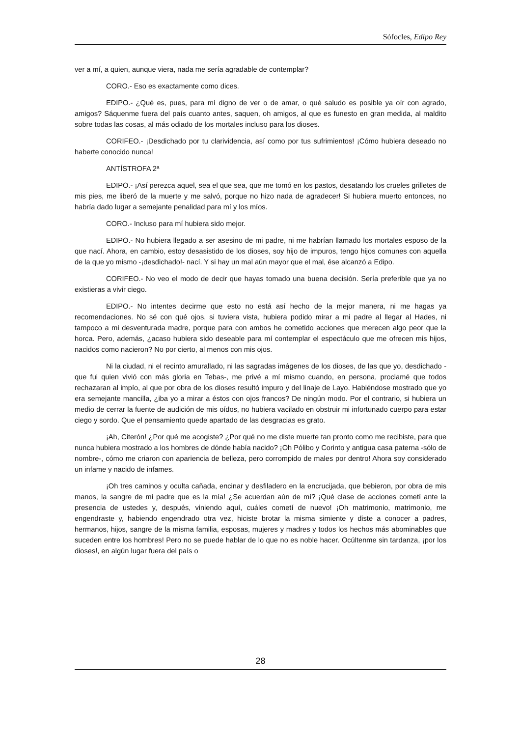Sófocles, Edipo Rey
ver a mí, a quien, aunque viera, nada me sería agradable de contemplar?
CORO.- Eso es exactamente como dices.
EDIPO.- ¿Qué es, pues, para mí digno de ver o de amar, o qué saludo es posible ya oír con agrado, amigos? Sáquenme fuera del país cuanto antes, saquen, oh amigos, al que es funesto en gran medida, al maldito sobre todas las cosas, al más odiado de los mortales incluso para los dioses.
CORIFEO.- ¡Desdichado por tu clarividencia, así como por tus sufrimientos! ¡Cómo hubiera deseado no haberte conocido nunca!
ANTÍSTROFA 2ª
EDIPO.- ¡Así perezca aquel, sea el que sea, que me tomó en los pastos, desatando los crueles grilletes de mis pies, me liberó de la muerte y me salvó, porque no hizo nada de agradecer! Si hubiera muerto entonces, no habría dado lugar a semejante penalidad para mí y los míos.
CORO.- Incluso para mí hubiera sido mejor.
EDIPO.- No hubiera llegado a ser asesino de mi padre, ni me habrían llamado los mortales esposo de la que nací. Ahora, en cambio, estoy desasistido de los dioses, soy hijo de impuros, tengo hijos comunes con aquella de la que yo mismo -¡desdichado!- nací. Y si hay un mal aún mayor que el mal, ése alcanzó a Edipo.
CORIFEO.- No veo el modo de decir que hayas tomado una buena decisión. Sería preferible que ya no existieras a vivir ciego.
EDIPO.- No intentes decirme que esto no está así hecho de la mejor manera, ni me hagas ya recomendaciones. No sé con qué ojos, si tuviera vista, hubiera podido mirar a mi padre al llegar al Hades, ni tampoco a mi desventurada madre, porque para con ambos he cometido acciones que merecen algo peor que la horca. Pero, además, ¿acaso hubiera sido deseable para mí contemplar el espectáculo que me ofrecen mis hijos, nacidos como nacieron? No por cierto, al menos con mis ojos.
Ni la ciudad, ni el recinto amurallado, ni las sagradas imágenes de los dioses, de las que yo, desdichado -que fui quien vivió con más gloria en Tebas-, me privé a mí mismo cuando, en persona, proclamé que todos rechazaran al impío, al que por obra de los dioses resultó impuro y del linaje de Layo. Habiéndose mostrado que yo era semejante mancilla, ¿iba yo a mirar a éstos con ojos francos? De ningún modo. Por el contrario, si hubiera un medio de cerrar la fuente de audición de mis oídos, no hubiera vacilado en obstruir mi infortunado cuerpo para estar ciego y sordo. Que el pensamiento quede apartado de las desgracias es grato.
¡Ah, Citerón! ¿Por qué me acogiste? ¿Por qué no me diste muerte tan pronto como me recibiste, para que nunca hubiera mostrado a los hombres de dónde había nacido? ¡Oh Pólibo y Corinto y antigua casa paterna -sólo de nombre-, cómo me criaron con apariencia de belleza, pero corrompido de males por dentro! Ahora soy considerado un infame y nacido de infames.
¡Oh tres caminos y oculta cañada, encinar y desfiladero en la encrucijada, que bebieron, por obra de mis manos, la sangre de mi padre que es la mía! ¿Se acuerdan aún de mí? ¡Qué clase de acciones cometí ante la presencia de ustedes y, después, viniendo aquí, cuáles cometí de nuevo! ¡Oh matrimonio, matrimonio, me engendraste y, habiendo engendrado otra vez, hiciste brotar la misma simiente y diste a conocer a padres, hermanos, hijos, sangre de la misma familia, esposas, mujeres y madres y todos los hechos más abominables que suceden entre los hombres! Pero no se puede hablar de lo que no es noble hacer. Ocúltenme sin tardanza, ¡por los dioses!, en algún lugar fuera del país o
28